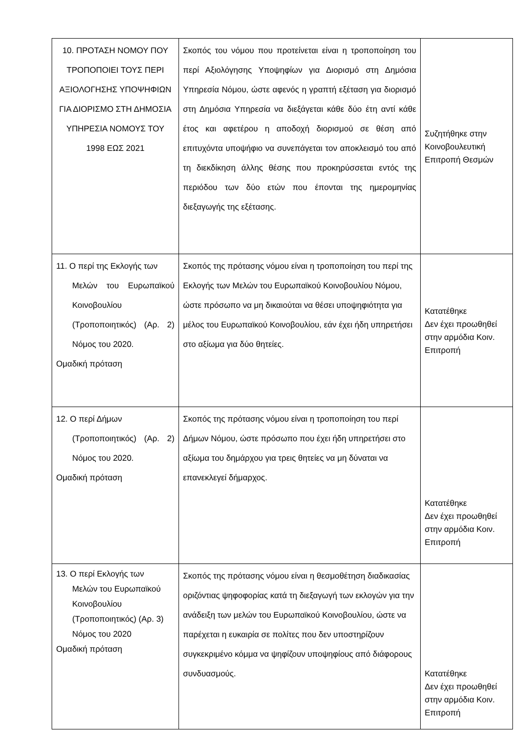| 10. ΠΡΟΤΑΣΗ ΝΟΜΟΥ ΠΟΥ ΤΡΟΠΟΠΟΙΕΙ ΤΟΥΣ ΠΕΡΙ ΑΞΙΟΛΟΓΗΣΗΣ ΥΠΟΨΗΦΙΩΝ ΓΙΑ ΔΙΟΡΙΣΜΟ ΣΤΗ ΔΗΜΟΣΙΑ ΥΠΗΡΕΣΙΑ ΝΟΜΟΥΣ ΤΟΥ 1998 ΕΩΣ 2021 | Σκοπός του νόμου που προτείνεται είναι η τροποποίηση του περί Αξιολόγησης Υποψηφίων για Διορισμό στη Δημόσια Υπηρεσία Νόμου, ώστε αφενός η γραπτή εξέταση για διορισμό στη Δημόσια Υπηρεσία να διεξάγεται κάθε δύο έτη αντί κάθε έτος και αφετέρου η αποδοχή διορισμού σε θέση από επιτυχόντα υποψήφιο να συνεπάγεται τον αποκλεισμό του από τη διεκδίκηση άλλης θέσης που προκηρύσσεται εντός της περιόδου των δύο ετών που έπονται της ημερομηνίας διεξαγωγής της εξέτασης. | Συζητήθηκε στην Κοινοβουλευτική Επιτροπή Θεσμών |
| 11. Ο περί της Εκλογής των Μελών του Ευρωπαϊκού Κοινοβουλίου (Τροποποιητικός) (Αρ. 2) Νόμος του 2020. Ομαδική πρόταση | Σκοπός της πρότασης νόμου είναι η τροποποίηση του περί της Εκλογής των Μελών του Ευρωπαϊκού Κοινοβουλίου Νόμου, ώστε πρόσωπο να μη δικαιούται να θέσει υποψηφιότητα για μέλος του Ευρωπαϊκού Κοινοβουλίου, εάν έχει ήδη υπηρετήσει στο αξίωμα για δύο θητείες. | Κατατέθηκε Δεν έχει προωθηθεί στην αρμόδια Κοιν. Επιτροπή |
| 12. Ο περί Δήμων (Τροποποιητικός) (Αρ. 2) Νόμος του 2020. Ομαδική πρόταση | Σκοπός της πρότασης νόμου είναι η τροποποίηση του περί Δήμων Νόμου, ώστε πρόσωπο που έχει ήδη υπηρετήσει στο αξίωμα του δημάρχου για τρεις θητείες να μη δύναται να επανεκλεγεί δήμαρχος. | Κατατέθηκε Δεν έχει προωθηθεί στην αρμόδια Κοιν. Επιτροπή |
| 13. Ο περί Εκλογής των Μελών του Ευρωπαϊκού Κοινοβουλίου (Τροποποιητικός) (Αρ. 3) Νόμος του 2020 Ομαδική πρόταση | Σκοπός της πρότασης νόμου είναι η θεσμοθέτηση διαδικασίας οριζόντιας ψηφοφορίας κατά τη διεξαγωγή των εκλογών για την ανάδειξη των μελών του Ευρωπαϊκού Κοινοβουλίου, ώστε να παρέχεται η ευκαιρία σε πολίτες που δεν υποστηρίζουν συγκεκριμένο κόμμα να ψηφίζουν υποψηφίους από διάφορους συνδυασμούς. | Κατατέθηκε Δεν έχει προωθηθεί στην αρμόδια Κοιν. Επιτροπή |